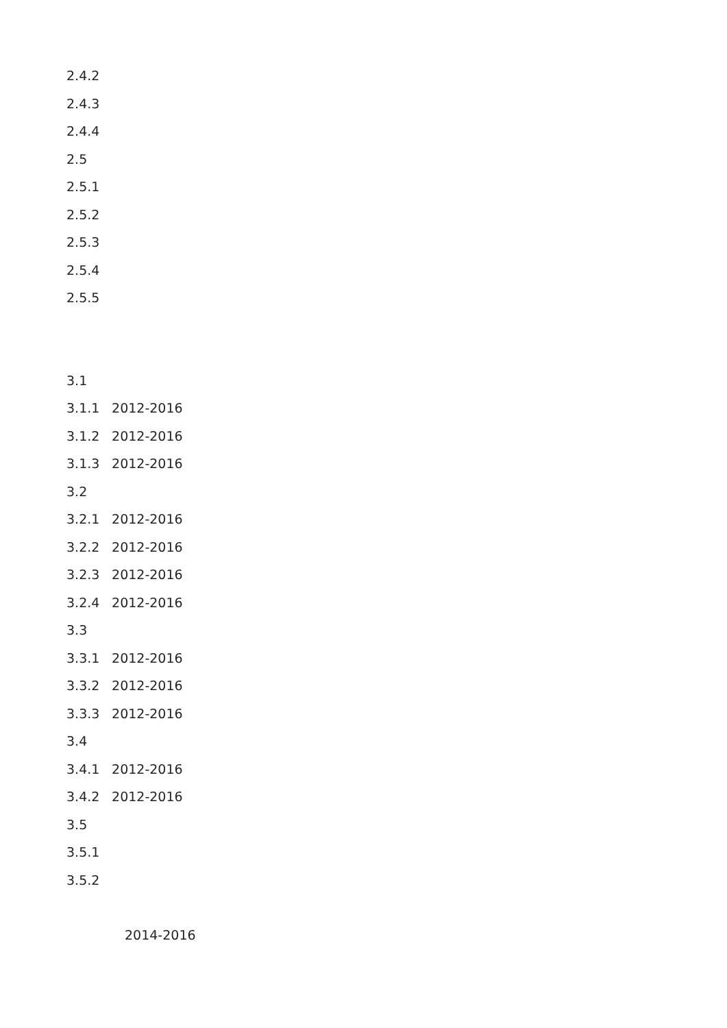2.4.2
2.4.3
2.4.4
2.5
2.5.1
2.5.2
2.5.3
2.5.4
2.5.5
3.1
3.1.1 2012-2016
3.1.2 2012-2016
3.1.3 2012-2016
3.2
3.2.1 2012-2016
3.2.2 2012-2016
3.2.3 2012-2016
3.2.4 2012-2016
3.3
3.3.1 2012-2016
3.3.2 2012-2016
3.3.3 2012-2016
3.4
3.4.1 2012-2016
3.4.2 2012-2016
3.5
3.5.1
3.5.2
2014-2016